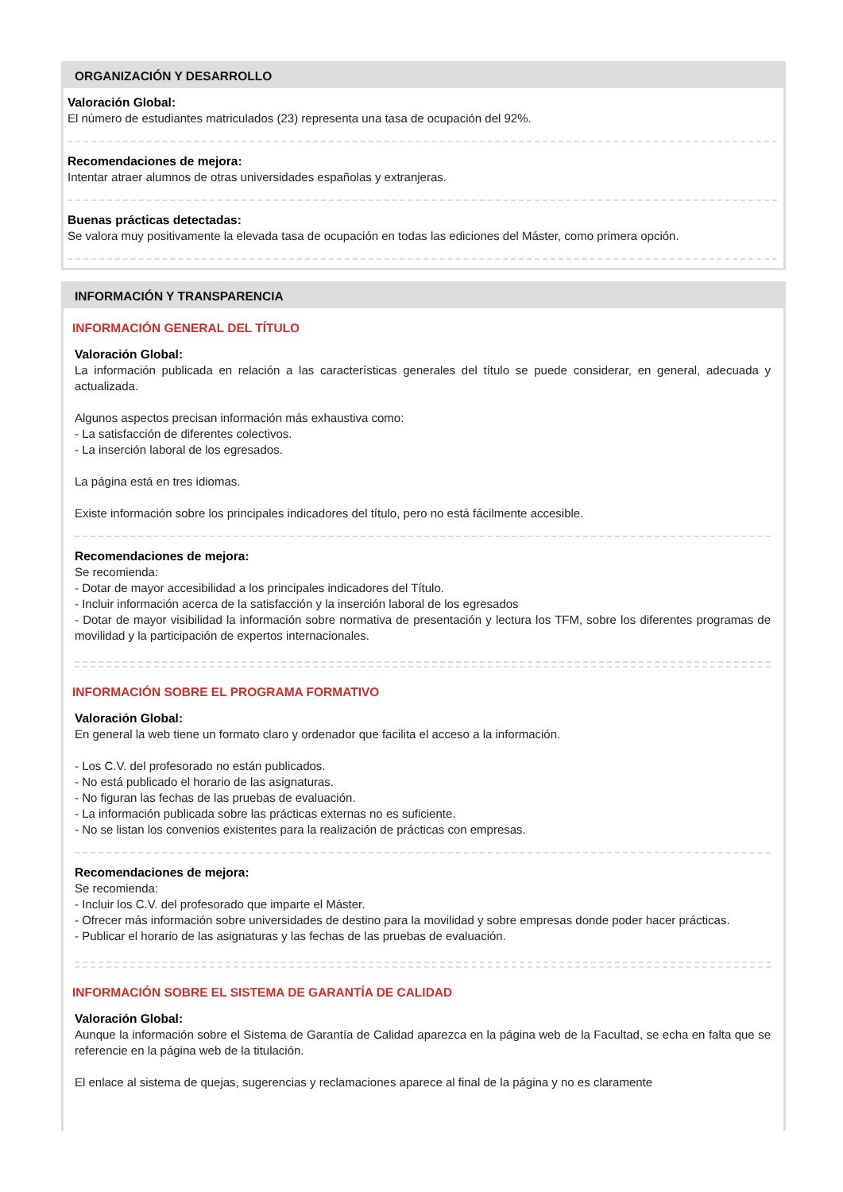ORGANIZACIÓN Y DESARROLLO
Valoración Global:
El número de estudiantes matriculados (23) representa una tasa de ocupación del 92%.
Recomendaciones de mejora:
Intentar atraer alumnos de otras universidades españolas y extranjeras.
Buenas prácticas detectadas:
Se valora muy positivamente la elevada tasa de ocupación en todas las ediciones del Máster, como primera opción.
INFORMACIÓN Y TRANSPARENCIA
INFORMACIÓN GENERAL DEL TÍTULO
Valoración Global:
La información publicada en relación a las características generales del título se puede considerar, en general, adecuada y actualizada.
Algunos aspectos precisan información más exhaustiva como:
- La satisfacción de diferentes colectivos.
- La inserción laboral de los egresados.
La página está en tres idiomas.
Existe información sobre los principales indicadores del título, pero no está fácilmente accesible.
Recomendaciones de mejora:
Se recomienda:
- Dotar de mayor accesibilidad a los principales indicadores del Título.
- Incluir información acerca de la satisfacción y la inserción laboral de los egresados
- Dotar de mayor visibilidad la información sobre normativa de presentación y lectura los TFM, sobre los diferentes programas de movilidad y la participación de expertos internacionales.
INFORMACIÓN SOBRE EL PROGRAMA FORMATIVO
Valoración Global:
En general la web tiene un formato claro y ordenador que facilita el acceso a la información.
- Los C.V. del profesorado no están publicados.
- No está publicado el horario de las asignaturas.
- No figuran las fechas de las pruebas de evaluación.
- La información publicada sobre las prácticas externas no es suficiente.
- No se listan los convenios existentes para la realización de prácticas con empresas.
Recomendaciones de mejora:
Se recomienda:
- Incluir los C.V. del profesorado que imparte el Máster.
- Ofrecer más información sobre universidades de destino para la movilidad y sobre empresas donde poder hacer prácticas.
- Publicar el horario de las asignaturas y las fechas de las pruebas de evaluación.
INFORMACIÓN SOBRE EL SISTEMA DE GARANTÍA DE CALIDAD
Valoración Global:
Aunque la información sobre el Sistema de Garantía de Calidad aparezca en la página web de la Facultad, se echa en falta que se referencie en la página web de la titulación.
El enlace al sistema de quejas, sugerencias y reclamaciones aparece al final de la página y no es claramente